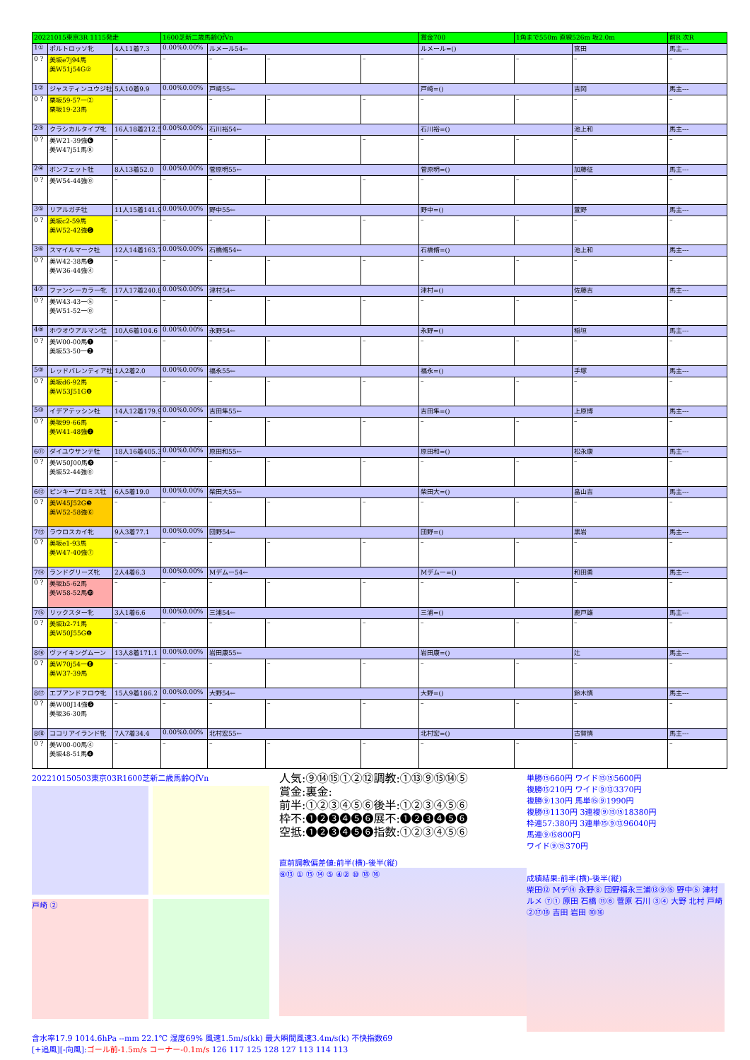| 20221015東京3R 1115発走 | | | 1600芝新二歳馬齢Qf̃Vn | | | | 賞金700 | 1角まで550m 直線526m 坂2.0m | | 前R 次R |
| 1① | ポルトロッソ牝 | 4人11着7.3 | 0.00%0.00% | ルメール54← | | | ルメール=() | | 宮田 | 馬主--- |
| 0 ? | 美坂e7j94馬 美W51j54G② | – | – | – | – | – | – | – | – | – |
| 1② | ジャスティンユウジ牡 | 5人10着9.9 | 0.00%0.00% | 戸崎55← | | | 戸崎=() | | 吉岡 | 馬主--- |
| 0 ? | 栗坂59-57一② 栗坂19-23馬 | – | – | – | – | – | – | – | – | – |
| 2③ | クラシカルタイプ牝 | 16人18着212.5 | 0.00%0.00% | 石川裕54← | | | 石川裕=() | | 池上和 | 馬主--- |
| 0 ? | 美W21-39強❻ 美W47j51馬⑧ | – | – | – | – | – | – | – | – | – |
| 2④ | ボンフェット牡 | 8人13着52.0 | 0.00%0.00% | 菅原明55← | | | 菅原明=() | | 加藤征 | 馬主--- |
| 0 ? | 美W54-44強⓪ | – | – | – | – | – | – | – | – | – |
| 3⑤ | リアルガチ牡 | 11人15着141.9 | 0.00%0.00% | 野中55← | | | 野中=() | | 萱野 | 馬主--- |
| 0 ? | 美坂c2-59馬 美W52-42強❺ | – | – | – | – | – | – | – | – | – |
| 3⑥ | スマイルマーク牡 | 12人14着163.7 | 0.00%0.00% | 石橋脩54← | | | 石橋脩=() | | 池上和 | 馬主--- |
| 0 ? | 美W42-38馬❺ 美W36-44強④ | – | – | – | – | – | – | – | – | – |
| 4⑦ | ファンシーカラー牝 | 17人17着240.8 | 0.00%0.00% | 津村54← | | | 津村=() | | 佐藤吉 | 馬主--- |
| 0 ? | 美W43-43一⑤ 美W51-52一⓪ | – | – | – | – | – | – | – | – | – |
| 4⑧ | ホウオウアルマン牡 | 10人6着104.6 | 0.00%0.00% | 永野54← | | | 永野=() | | 稲垣 | 馬主--- |
| 0 ? | 美W00-00馬❶ 美坂53-50一❷ | – | – | – | – | – | – | – | – | – |
| 5⑨ | レッドバレンティア牡 | 1人2着2.0 | 0.00%0.00% | 福永55← | | | 福永=() | | 手塚 | 馬主--- |
| 0 ? | 美坂d6-92馬 美W53J51G❽ | – | – | – | – | – | – | – | – | – |
| 5⑩ | イデアテッシン牡 | 14人12着179.9 | 0.00%0.00% | 吉田隼55← | | | 吉田隼=() | | 上原博 | 馬主--- |
| 0 ? | 美坂99-66馬 美W41-48強❷ | – | – | – | – | – | – | – | – | – |
| 6⑪ | ダイユウサンテ牡 | 18人16着405.3 | 0.00%0.00% | 原田和55← | | | 原田和=() | | 松永康 | 馬主--- |
| 0 ? | 美W50J00馬❸ 美坂52-44強⓪ | – | – | – | – | – | – | – | – | – |
| 6⑫ | ピンキープロミス牡 | 6人5着19.0 | 0.00%0.00% | 柴田大55← | | | 柴田大=() | | 畠山吉 | 馬主--- |
| 0 ? | 美W45J52G❸ 美W52-58強⑥ | – | – | – | – | – | – | – | – | – |
| 7⑬ | ラウロスカイ牝 | 9人3着77.1 | 0.00%0.00% | 団野54← | | | 団野=() | | 黒岩 | 馬主--- |
| 0 ? | 美坂e1-93馬 美W47-40強⑦ | – | – | – | – | – | – | – | – | – |
| 7⑭ | ランドグリーズ牝 | 2人4着6.3 | 0.00%0.00% | Mデムー54← | | | Mデムー=() | | 和田勇 | 馬主--- |
| 0 ? | 美坂b5-62馬 美W58-52馬⓴ | – | – | – | – | – | – | – | – | – |
| 7⑮ | リックスター牝 | 3人1着6.6 | 0.00%0.00% | 三浦54← | | | 三浦=() | | 鹿戸雄 | 馬主--- |
| 0 ? | 美坂b2-71馬 美W50J55G❻ | – | – | – | – | – | – | – | – | – |
| 8⑯ | ヴァイキングムーン | 13人8着171.1 | 0.00%0.00% | 岩田康55← | | | 岩田康=() | | 辻 | 馬主--- |
| 0 ? | 美W70j54一❽ 美W37-39馬 | – | – | – | – | – | – | – | – | – |
| 8⑰ | エブアンドフロウ牝 | 15人9着186.2 | 0.00%0.00% | 大野54← | | | 大野=() | | 鈴木慎 | 馬主--- |
| 0 ? | 美W00J14強❺ 美坂36-30馬 | – | – | – | – | – | – | – | – | – |
| 8⑱ | ココリアイランド牝 | 7人7着34.4 | 0.00%0.00% | 北村宏55← | | | 北村宏=() | | 古賀慎 | 馬主--- |
| 0 ? | 美W00-00馬④ 美坂48-51馬❹ | – | – | – | – | – | – | – | – | – |
202210150503東京03R1600芝新二歳馬齢Qf̃Vn
戸崎 ②
人気:⑨⑭⑮①②⑫調教:①⑬⑨⑮⑭⑤
賞金:裏金:
前半:①②③④⑤⑥後半:①②③④⑤⑥
枠不:❶❷❸❹❺❻展不:❶❷❸❹❺❻
空抵:❶❷❸❹❺❻指数:①②③④⑤⑥
直前調教偏差値:前半(横)-後半(縦)
⑨⑬ ① ⑮ ⑭ ⑤ ④② ⑩ ⑱ ⑯
単勝⑮660円 ワイド⑬⑮5600円
複勝⑮210円 ワイド⑨⑬3370円
複勝⑨130円 馬単⑮⑨1990円
複勝⑬1130円 3連複⑨⑬⑮18380円
枠連57:380円 3連単⑮⑨⑬96040円
馬連⑨⑮800円
ワイド⑨⑮370円
成績結果:前半(横)-後半(縦)
柴田⑫ Mデ⑭ 永野⑧ 団野福永三浦⑬⑨⑮ 野中⑤ 津村 ルメ ⑦① 原田 石橋 ⑪⑥ 菅原 石川 ③④ 大野 北村 戸崎 ②⑰⑱ 吉田 岩田 ⑩⑯
含水率17.9 1014.6hPa --mm 22.1℃ 湿度69% 風速1.5m/s(kk) 最大瞬間風速3.4m/s(k) 不快指数69
[+追風][-向風]:ゴール前-1.5m/s コーナー-0.1m/s 126 117 125 128 127 113 114 113